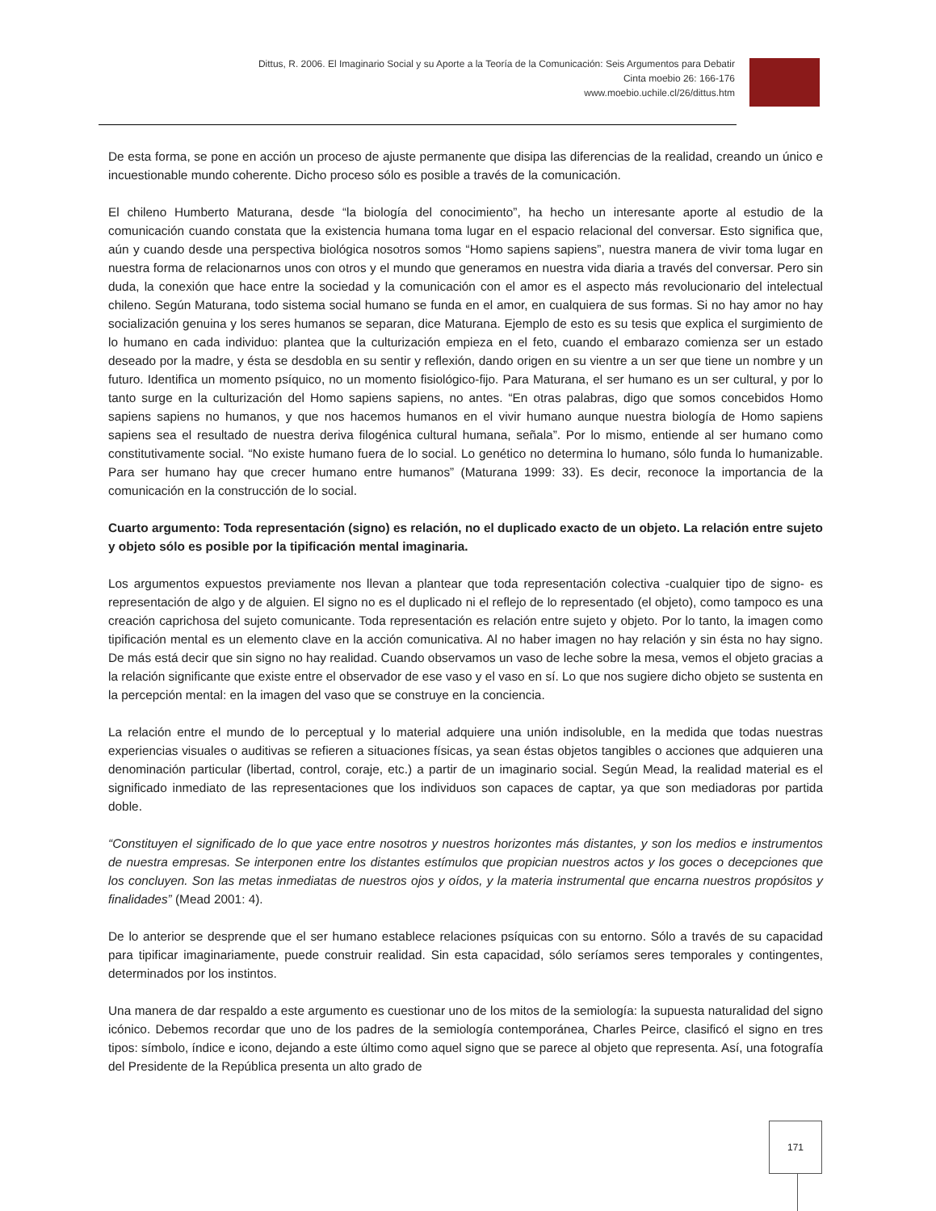Dittus, R. 2006. El Imaginario Social y su Aporte a la Teoría de la Comunicación: Seis Argumentos para Debatir
Cinta moebio 26: 166-176
www.moebio.uchile.cl/26/dittus.htm
De esta forma, se pone en acción un proceso de ajuste permanente que disipa las diferencias de la realidad, creando un único e incuestionable mundo coherente. Dicho proceso sólo es posible a través de la comunicación.
El chileno Humberto Maturana, desde “la biología del conocimiento”, ha hecho un interesante aporte al estudio de la comunicación cuando constata que la existencia humana toma lugar en el espacio relacional del conversar. Esto significa que, aún y cuando desde una perspectiva biológica nosotros somos “Homo sapiens sapiens”, nuestra manera de vivir toma lugar en nuestra forma de relacionarnos unos con otros y el mundo que generamos en nuestra vida diaria a través del conversar. Pero sin duda, la conexión que hace entre la sociedad y la comunicación con el amor es el aspecto más revolucionario del intelectual chileno. Según Maturana, todo sistema social humano se funda en el amor, en cualquiera de sus formas. Si no hay amor no hay socialización genuina y los seres humanos se separan, dice Maturana. Ejemplo de esto es su tesis que explica el surgimiento de lo humano en cada individuo: plantea que la culturización empieza en el feto, cuando el embarazo comienza ser un estado deseado por la madre, y ésta se desdobla en su sentir y reflexión, dando origen en su vientre a un ser que tiene un nombre y un futuro. Identifica un momento psíquico, no un momento fisiológico-fijo. Para Maturana, el ser humano es un ser cultural, y por lo tanto surge en la culturización del Homo sapiens sapiens, no antes. “En otras palabras, digo que somos concebidos Homo sapiens sapiens no humanos, y que nos hacemos humanos en el vivir humano aunque nuestra biología de Homo sapiens sapiens sea el resultado de nuestra deriva filogénica cultural humana, señala”. Por lo mismo, entiende al ser humano como constitutivamente social. “No existe humano fuera de lo social. Lo genético no determina lo humano, sólo funda lo humanizable. Para ser humano hay que crecer humano entre humanos” (Maturana 1999: 33). Es decir, reconoce la importancia de la comunicación en la construcción de lo social.
Cuarto argumento: Toda representación (signo) es relación, no el duplicado exacto de un objeto. La relación entre sujeto y objeto sólo es posible por la tipificación mental imaginaria.
Los argumentos expuestos previamente nos llevan a plantear que toda representación colectiva -cualquier tipo de signo- es representación de algo y de alguien. El signo no es el duplicado ni el reflejo de lo representado (el objeto), como tampoco es una creación caprichosa del sujeto comunicante. Toda representación es relación entre sujeto y objeto. Por lo tanto, la imagen como tipificación mental es un elemento clave en la acción comunicativa. Al no haber imagen no hay relación y sin ésta no hay signo. De más está decir que sin signo no hay realidad. Cuando observamos un vaso de leche sobre la mesa, vemos el objeto gracias a la relación significante que existe entre el observador de ese vaso y el vaso en sí. Lo que nos sugiere dicho objeto se sustenta en la percepción mental: en la imagen del vaso que se construye en la conciencia.
La relación entre el mundo de lo perceptual y lo material adquiere una unión indisoluble, en la medida que todas nuestras experiencias visuales o auditivas se refieren a situaciones físicas, ya sean éstas objetos tangibles o acciones que adquieren una denominación particular (libertad, control, coraje, etc.) a partir de un imaginario social. Según Mead, la realidad material es el significado inmediato de las representaciones que los individuos son capaces de captar, ya que son mediadoras por partida doble.
“Constituyen el significado de lo que yace entre nosotros y nuestros horizontes más distantes, y son los medios e instrumentos de nuestra empresas. Se interponen entre los distantes estímulos que propician nuestros actos y los goces o decepciones que los concluyen. Son las metas inmediatas de nuestros ojos y oídos, y la materia instrumental que encarna nuestros propósitos y finalidades” (Mead 2001: 4).
De lo anterior se desprende que el ser humano establece relaciones psíquicas con su entorno. Sólo a través de su capacidad para tipificar imaginariamente, puede construir realidad. Sin esta capacidad, sólo seríamos seres temporales y contingentes, determinados por los instintos.
Una manera de dar respaldo a este argumento es cuestionar uno de los mitos de la semiología: la supuesta naturalidad del signo icónico. Debemos recordar que uno de los padres de la semiología contemporánea, Charles Peirce, clasificó el signo en tres tipos: símbolo, índice e icono, dejando a este último como aquel signo que se parece al objeto que representa. Así, una fotografía del Presidente de la República presenta un alto grado de
171